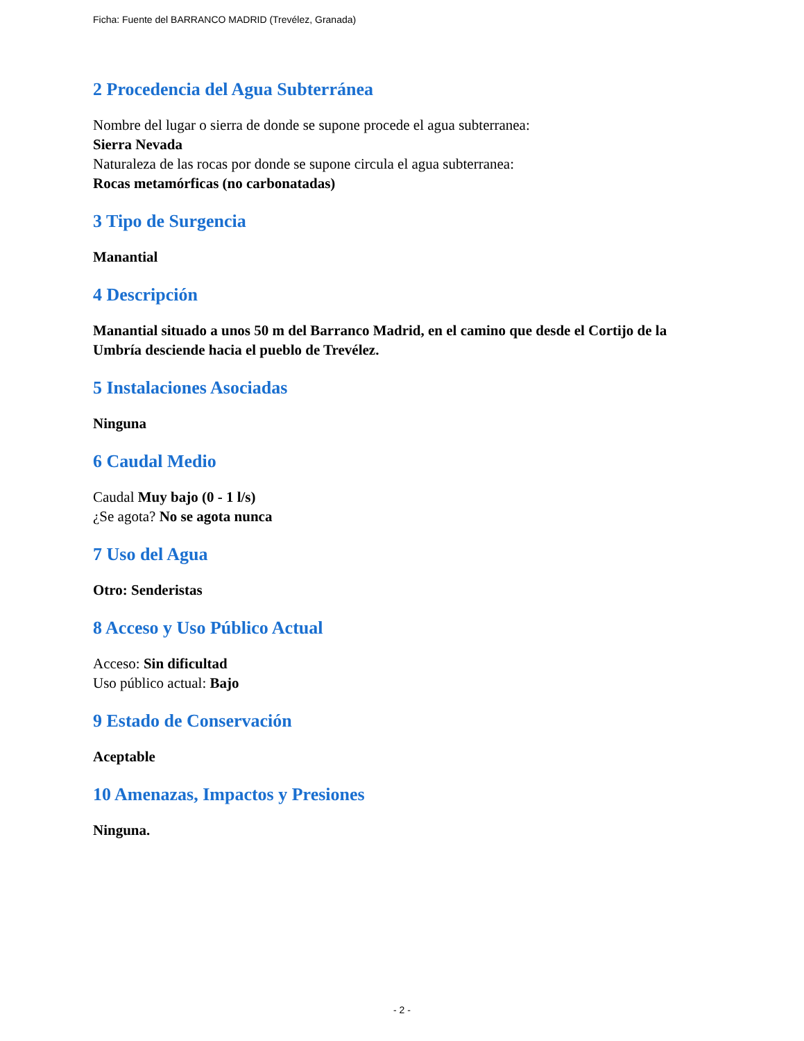Ficha: Fuente del BARRANCO MADRID (Trevélez, Granada)
2 Procedencia del Agua Subterránea
Nombre del lugar o sierra de donde se supone procede el agua subterranea:
Sierra Nevada
Naturaleza de las rocas por donde se supone circula el agua subterranea:
Rocas metamórficas (no carbonatadas)
3 Tipo de Surgencia
Manantial
4 Descripción
Manantial situado a unos 50 m del Barranco Madrid, en el camino que desde el Cortijo de la Umbría desciende hacia el pueblo de Trevélez.
5 Instalaciones Asociadas
Ninguna
6 Caudal Medio
Caudal Muy bajo (0 - 1 l/s)
¿Se agota? No se agota nunca
7 Uso del Agua
Otro: Senderistas
8 Acceso y Uso Público Actual
Acceso: Sin dificultad
Uso público actual: Bajo
9 Estado de Conservación
Aceptable
10 Amenazas, Impactos y Presiones
Ninguna.
- 2 -